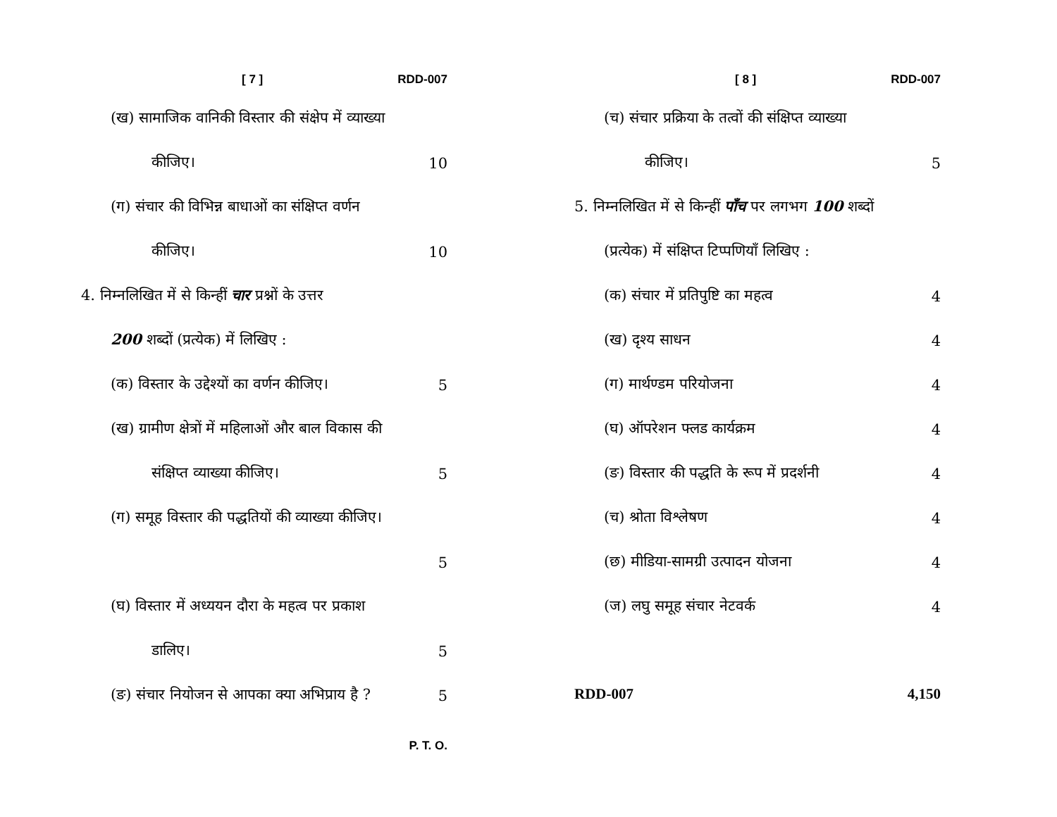[ 7 ] RDD-007
(ख) सामाजिक वानिकी विस्तार की संक्षेप में व्याख्या
कीजिए। 10
(ग) संचार की विभिन्न बाधाओं का संक्षिप्त वर्णन
कीजिए। 10
4. निम्नलिखित में से किन्हीं चार प्रश्नों के उत्तर
200 शब्दों (प्रत्येक) में लिखिए :
(क) विस्तार के उद्देश्यों का वर्णन कीजिए। 5
(ख) ग्रामीण क्षेत्रों में महिलाओं और बाल विकास की
संक्षिप्त व्याख्या कीजिए। 5
(ग) समूह विस्तार की पद्धतियों की व्याख्या कीजिए।
5
(घ) विस्तार में अध्ययन दौरा के महत्व पर प्रकाश
डालिए। 5
(ङ) संचार नियोजन से आपका क्या अभिप्राय है ? 5
P. T. O.
[ 8 ] RDD-007
(च) संचार प्रक्रिया के तत्वों की संक्षिप्त व्याख्या
कीजिए। 5
5. निम्नलिखित में से किन्हीं पाँच पर लगभग 100 शब्दों
(प्रत्येक) में संक्षिप्त टिप्पणियाँ लिखिए :
(क) संचार में प्रतिपुष्टि का महत्व 4
(ख) दृश्य साधन 4
(ग) मार्थण्डम परियोजना 4
(घ) ऑपरेशन फ्लड कार्यक्रम 4
(ङ) विस्तार की पद्धति के रूप में प्रदर्शनी 4
(च) श्रोता विश्लेषण 4
(छ) मीडिया-सामग्री उत्पादन योजना 4
(ज) लघु समूह संचार नेटवर्क 4
RDD-007 4,150